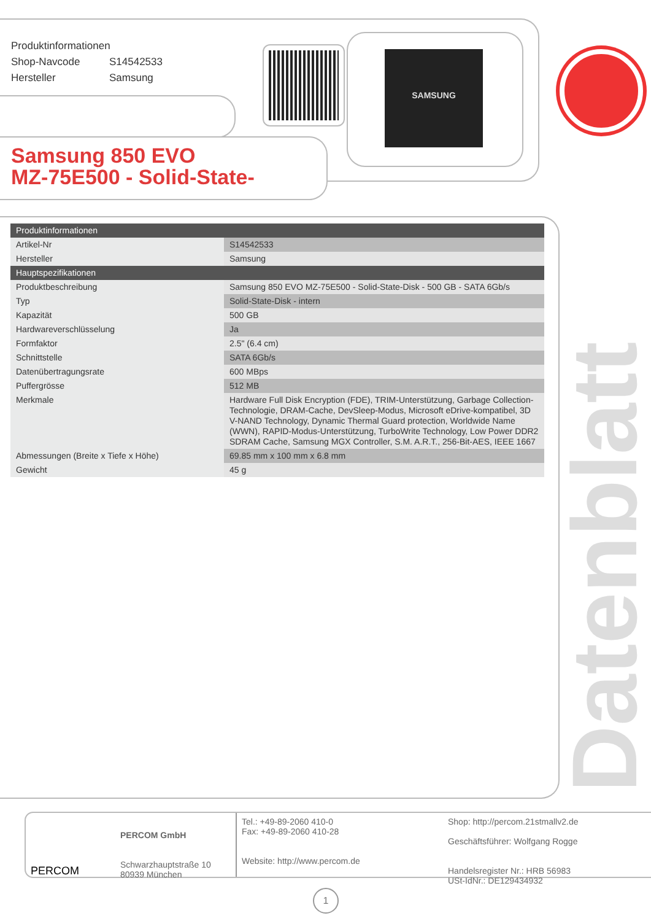Produktinformationen
Shop-Navcode S14542533
Hersteller Samsung
SAMSUNG
Samsung 850 EVO
MZ-75E500 - Solid-State-
| Produktinformationen | |
| --- | --- |
| Artikel-Nr | S14542533 |
| Hersteller | Samsung |
| Hauptspezifikationen | |
| Produktbeschreibung | Samsung 850 EVO MZ-75E500 - Solid-State-Disk - 500 GB - SATA 6Gb/s |
| Typ | Solid-State-Disk - intern |
| Kapazität | 500 GB |
| Hardwareverschlüsselung | Ja |
| Formfaktor | 2.5" (6.4 cm) |
| Schnittstelle | SATA 6Gb/s |
| Datenübertragungsrate | 600 MBps |
| Puffergrösse | 512 MB |
| Merkmale | Hardware Full Disk Encryption (FDE), TRIM-Unterstützung, Garbage Collection-Technologie, DRAM-Cache, DevSleep-Modus, Microsoft eDrive-kompatibel, 3D V-NAND Technology, Dynamic Thermal Guard protection, Worldwide Name (WWN), RAPID-Modus-Unterstützung, TurboWrite Technology, Low Power DDR2 SDRAM Cache, Samsung MGX Controller, S.M. A.R.T., 256-Bit-AES, IEEE 1667 |
| Abmessungen (Breite x Tiefe x Höhe) | 69.85 mm x 100 mm x 6.8 mm |
| Gewicht | 45 g |
Datenblatt
PERCOM
PERCOM GmbH
Schwarzhauptstraße 10
80939 München
Tel.: +49-89-2060 410-0
Fax: +49-89-2060 410-28
Website: http://www.percom.de
Shop: http://percom.21stmallv2.de
Geschäftsführer: Wolfgang Rogge
Handelsregister Nr.: HRB 56983
USt-IdNr.: DE129434932
1